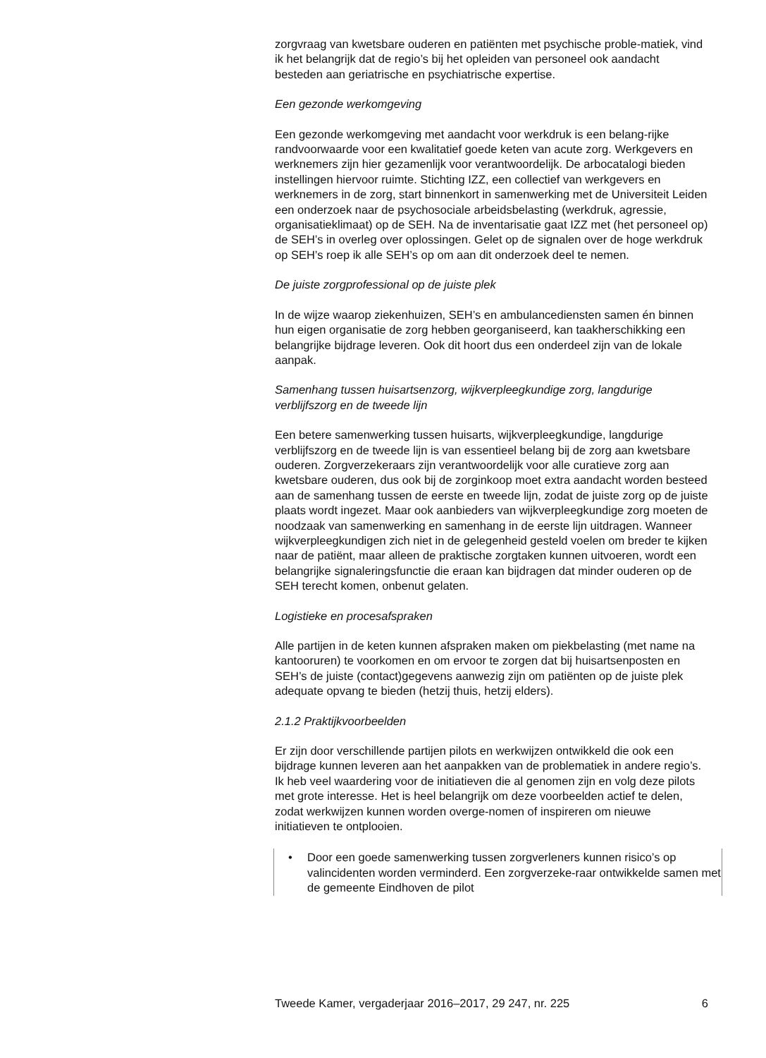zorgvraag van kwetsbare ouderen en patiënten met psychische proble-matiek, vind ik het belangrijk dat de regio’s bij het opleiden van personeel ook aandacht besteden aan geriatrische en psychiatrische expertise.
Een gezonde werkomgeving
Een gezonde werkomgeving met aandacht voor werkdruk is een belang-rijke randvoorwaarde voor een kwalitatief goede keten van acute zorg. Werkgevers en werknemers zijn hier gezamenlijk voor verantwoordelijk. De arbocatalogi bieden instellingen hiervoor ruimte. Stichting IZZ, een collectief van werkgevers en werknemers in de zorg, start binnenkort in samenwerking met de Universiteit Leiden een onderzoek naar de psychosociale arbeidsbelasting (werkdruk, agressie, organisatieklimaat) op de SEH. Na de inventarisatie gaat IZZ met (het personeel op) de SEH’s in overleg over oplossingen. Gelet op de signalen over de hoge werkdruk op SEH’s roep ik alle SEH’s op om aan dit onderzoek deel te nemen.
De juiste zorgprofessional op de juiste plek
In de wijze waarop ziekenhuizen, SEH’s en ambulancediensten samen én binnen hun eigen organisatie de zorg hebben georganiseerd, kan taakherschikking een belangrijke bijdrage leveren. Ook dit hoort dus een onderdeel zijn van de lokale aanpak.
Samenhang tussen huisartsenzorg, wijkverpleegkundige zorg, langdurige verblijfszorg en de tweede lijn
Een betere samenwerking tussen huisarts, wijkverpleegkundige, langdurige verblijfszorg en de tweede lijn is van essentieel belang bij de zorg aan kwetsbare ouderen. Zorgverzekeraars zijn verantwoordelijk voor alle curatieve zorg aan kwetsbare ouderen, dus ook bij de zorginkoop moet extra aandacht worden besteed aan de samenhang tussen de eerste en tweede lijn, zodat de juiste zorg op de juiste plaats wordt ingezet. Maar ook aanbieders van wijkverpleegkundige zorg moeten de noodzaak van samenwerking en samenhang in de eerste lijn uitdragen. Wanneer wijkverpleegkundigen zich niet in de gelegenheid gesteld voelen om breder te kijken naar de patiënt, maar alleen de praktische zorgtaken kunnen uitvoeren, wordt een belangrijke signaleringsfunctie die eraan kan bijdragen dat minder ouderen op de SEH terecht komen, onbenut gelaten.
Logistieke en procesafspraken
Alle partijen in de keten kunnen afspraken maken om piekbelasting (met name na kantooruren) te voorkomen en om ervoor te zorgen dat bij huisartsenposten en SEH’s de juiste (contact)gegevens aanwezig zijn om patiënten op de juiste plek adequate opvang te bieden (hetzij thuis, hetzij elders).
2.1.2 Praktijkvoorbeelden
Er zijn door verschillende partijen pilots en werkwijzen ontwikkeld die ook een bijdrage kunnen leveren aan het aanpakken van de problematiek in andere regio’s. Ik heb veel waardering voor de initiatieven die al genomen zijn en volg deze pilots met grote interesse. Het is heel belangrijk om deze voorbeelden actief te delen, zodat werkwijzen kunnen worden overge-nomen of inspireren om nieuwe initiatieven te ontplooien.
• Door een goede samenwerking tussen zorgverleners kunnen risico’s op valincidenten worden verminderd. Een zorgverzeke-raar ontwikkelde samen met de gemeente Eindhoven de pilot
Tweede Kamer, vergaderjaar 2016–2017, 29 247, nr. 225 6